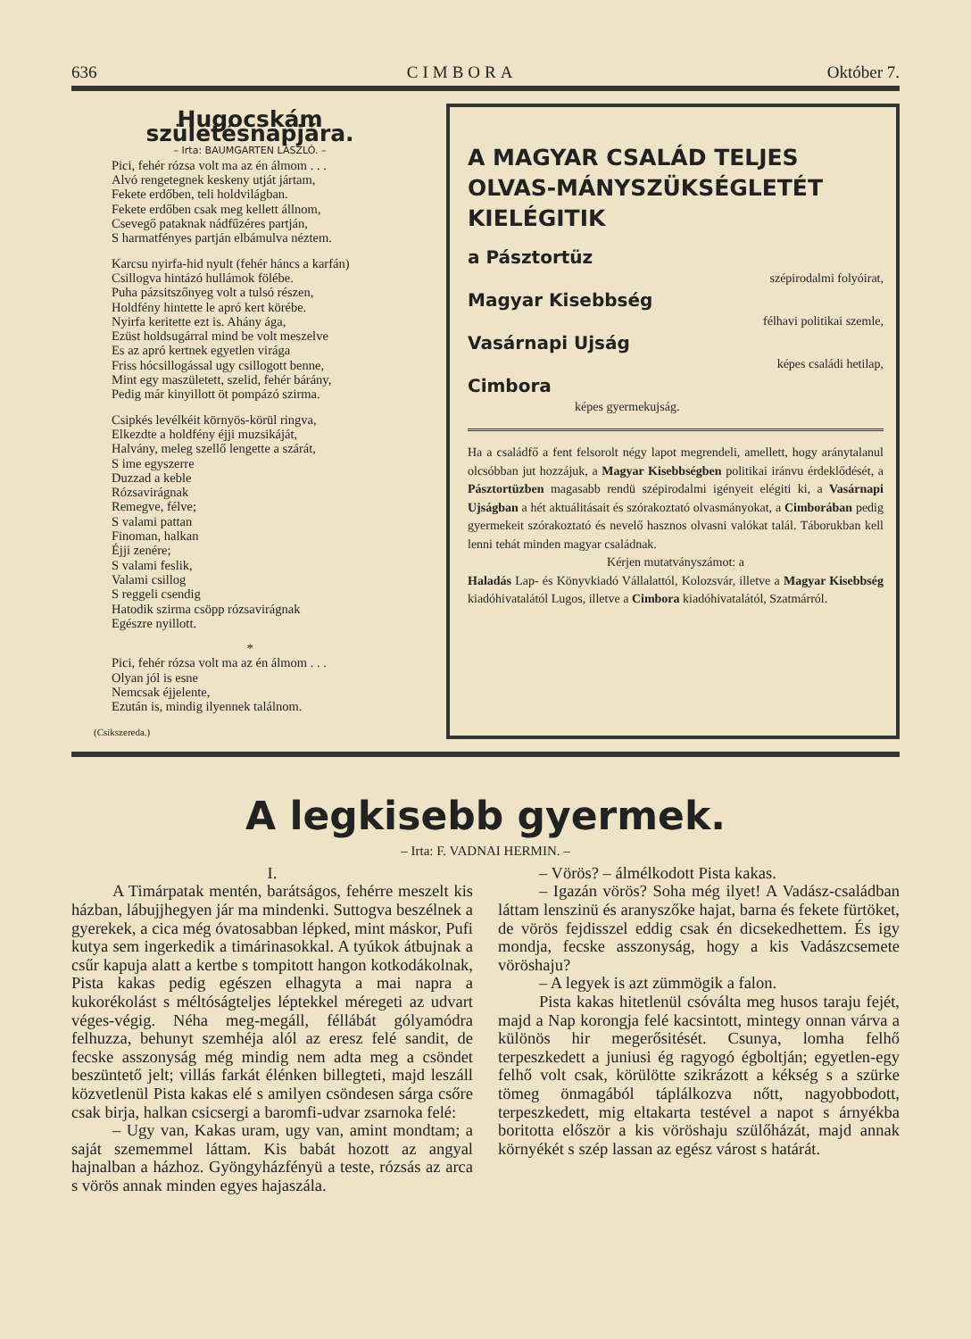636 CIMBORA Október 7.
Hugocskám születésnapjára.
– Irta: BAUMGARTEN LÁSZLÓ. –
Pici, fehér rózsa volt ma az én álmom . . .
Alvó rengetegnek keskeny utját jártam,
Fekete erdőben, teli holdvilágban.
Fekete erdőben csak meg kellett állnom,
Csevegő pataknak nádfűzéres partján,
S harmatfényes partján elbámulva néztem.
Karcsu nyirfa-hid nyult (fehér háncs a karfán)
Csillogva hintázó hullámok fölébe.
Puha pázsitszőnyeg volt a tulsó részen,
Holdfény hintette le apró kert körébe.
Nyirfa keritette ezt is. Ahány ága,
Ezüst holdsugárral mind be volt meszelve
Es az apró kertnek egyetlen virága
Friss hócsillogással ugy csillogott benne,
Mint egy maszületett, szelid, fehér bárány,
Pedig már kinyillott öt pompázó szirma.
Csipkés levélkéit környös-körül ringva,
Elkezdte a holdfény éjji muzsikáját,
Halvány, meleg szellő lengette a szárát,
S ime egyszerre
Duzzad a keble
Rózsavirágnak
Remegve, félve;
S valami pattan
Finoman, halkan
Éjji zenére;
S valami feslik,
Valami csillog
S reggeli csendig
Hatodik szirma csöpp rózsavirágnak
Egészre nyillott.
*
Pici, fehér rózsa volt ma az én álmom . . .
Olyan jól is esne
Nemcsak éjjelente,
Ezután is, mindig ilyennek találnom.
(Csikszereda.)
A MAGYAR CSALÁD TELJES OLVAS-MÁNYSZÜKSÉGLETÉT KIELÉGITIK
a Pásztortüz
szépirodalmi folyóirat,
Magyar Kisebbség
félhavi politikai szemle,
Vasárnapi Ujság
képes családi hetilap,
Cimbora
képes gyermekujság.
Ha a családfő a fent felsorolt négy lapot megrendeli, amellett, hogy aránytalanul olcsóbban jut hozzájuk, a Magyar Kisebbségben politikai iránvu érdeklődését, a Pásztortüzben magasabb rendü szépirodalmi igényeit elégiti ki, a Vasárnapi Ujságban a hét aktuálitásait és szórakoztató olvasmányokat, a Cimborában pedig gyermekeit szórakoztató és nevelő hasznos olvasni valókat talál. Táborukban kell lenni tehát minden magyar családnak.
Kérjen mutatványszámot: a
Haladás Lap- és Könyvkiadó Vállalattól, Kolozsvár, illetve a Magyar Kisebbség kiadóhivatalától Lugos, illetve a Cimbora kiadóhivatalától, Szatmárról.
A legkisebb gyermek.
– Irta: F. VADNAI HERMIN. –
I.
A Timárpatak mentén, barátságos, fehérre meszelt kis házban, lábujjhegyen jár ma mindenki. Suttogva beszélnek a gyerekek, a cica még óvatosabban lépked, mint máskor, Pufi kutya sem ingerkedik a timárinasokkal. A tyúkok átbujnak a csűr kapuja alatt a kertbe s tompitott hangon kotkodákolnak, Pista kakas pedig egészen elhagyta a mai napra a kukorékolást s méltóságteljes léptekkel méregeti az udvart véges-végig. Néha meg-megáll, féllábát gólyamódra felhuzza, behunyt szemhéja alól az eresz felé sandit, de fecske asszonyság még mindig nem adta meg a csöndet beszüntető jelt; villás farkát élénken billegteti, majd leszáll közvetlenül Pista kakas elé s amilyen csöndesen sárga csőre csak birja, halkan csicsergi a baromfi-udvar zsarnoka felé:
– Ugy van, Kakas uram, ugy van, amint mondtam; a saját szememmel láttam. Kis babát hozott az angyal hajnalban a házhoz. Gyöngyházfényü a teste, rózsás az arca s vörös annak minden egyes hajaszála.
– Vörös? – álmélkodott Pista kakas.
– Igazán vörös? Soha még ilyet! A Vadász-családban láttam lenszinü és aranyszőke hajat, barna és fekete fürtöket, de vörös fejdisszel eddig csak én dicsekedhettem. És igy mondja, fecske asszonyság, hogy a kis Vadászcsemete vöröshaju?
– A legyek is azt zümmögik a falon.
Pista kakas hitetlenül csóválta meg husos taraju fejét, majd a Nap korongja felé kacsintott, mintegy onnan várva a különös hir megerősitését. Csunya, lomha felhő terpeszkedett a juniusi ég ragyogó égboltján; egyetlen-egy felhő volt csak, körülötte szikrázott a kékség s a szürke tömeg önmagából táplálkozva nőtt, nagyobbodott, terpeszkedett, mig eltakarta testével a napot s árnyékba boritotta először a kis vöröshaju szülőházát, majd annak környékét s szép lassan az egész várost s határát.